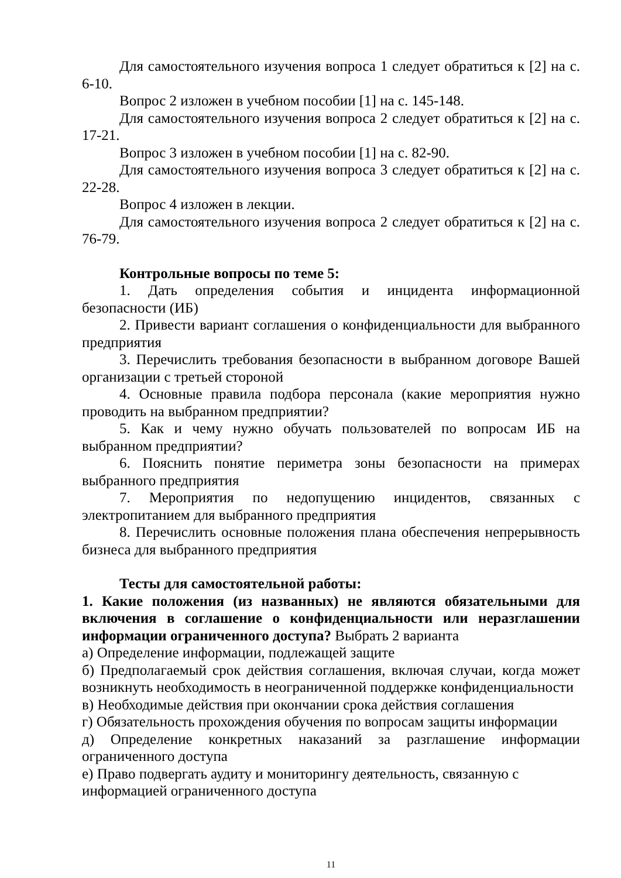Для самостоятельного изучения вопроса 1 следует обратиться к [2] на с. 6-10.
Вопрос 2 изложен в учебном пособии [1] на с. 145-148.
Для самостоятельного изучения вопроса 2 следует обратиться к [2] на с. 17-21.
Вопрос 3 изложен в учебном пособии [1] на с. 82-90.
Для самостоятельного изучения вопроса 3 следует обратиться к [2] на с. 22-28.
Вопрос 4 изложен в лекции.
Для самостоятельного изучения вопроса 2 следует обратиться к [2] на с. 76-79.
Контрольные вопросы по теме 5:
1. Дать определения события и инцидента информационной безопасности (ИБ)
2. Привести вариант соглашения о конфиденциальности для выбранного предприятия
3. Перечислить требования безопасности в выбранном договоре Вашей организации с третьей стороной
4. Основные правила подбора персонала (какие мероприятия нужно проводить на выбранном предприятии?
5. Как и чему нужно обучать пользователей по вопросам ИБ на выбранном предприятии?
6. Пояснить понятие периметра зоны безопасности на примерах выбранного предприятия
7. Мероприятия по недопущению инцидентов, связанных с электропитанием для выбранного предприятия
8. Перечислить основные положения плана обеспечения непрерывность бизнеса для выбранного предприятия
Тесты для самостоятельной работы:
1. Какие положения (из названных) не являются обязательными для включения в соглашение о конфиденциальности или неразглашении информации ограниченного доступа? Выбрать 2 варианта
а) Определение информации, подлежащей защите
б) Предполагаемый срок действия соглашения, включая случаи, когда может возникнуть необходимость в неограниченной поддержке конфиденциальности
в) Необходимые действия при окончании срока действия соглашения
г) Обязательность прохождения обучения по вопросам защиты информации
д) Определение конкретных наказаний за разглашение информации ограниченного доступа
е) Право подвергать аудиту и мониторингу деятельность, связанную с информацией ограниченного доступа
11